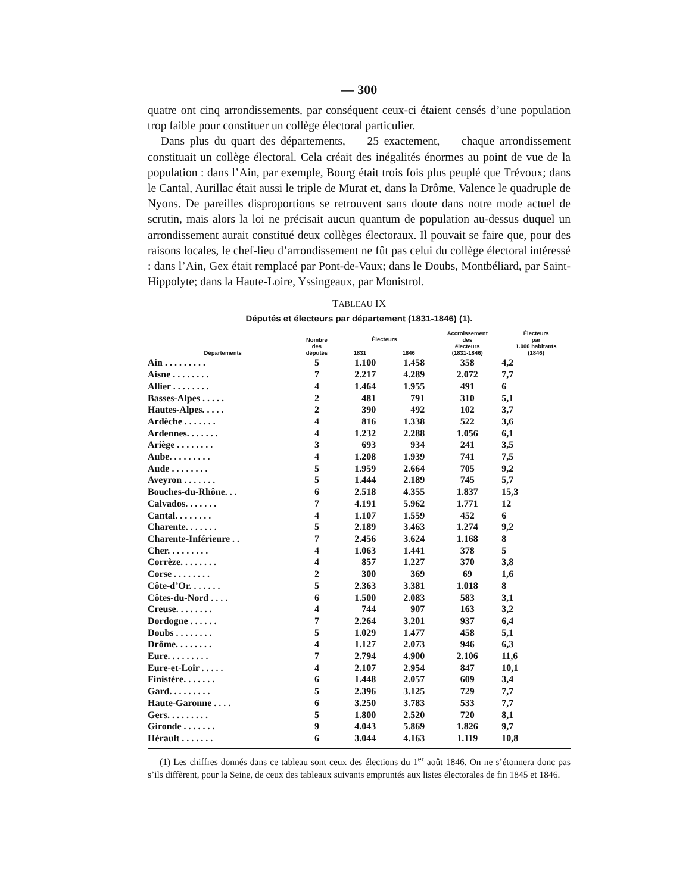— 300
quatre ont cinq arrondissements, par conséquent ceux-ci étaient censés d’une population trop faible pour constituer un collège électoral particulier.
Dans plus du quart des départements, — 25 exactement, — chaque arrondissement constituait un collège électoral. Cela créait des inégalités énormes au point de vue de la population : dans l’Ain, par exemple, Bourg était trois fois plus peuplé que Trévoux; dans le Cantal, Aurillac était aussi le triple de Murat et, dans la Drôme, Valence le quadruple de Nyons. De pareilles disproportions se retrouvent sans doute dans notre mode actuel de scrutin, mais alors la loi ne précisait aucun quantum de population au-dessus duquel un arrondissement aurait constitué deux collèges électoraux. Il pouvait se faire que, pour des raisons locales, le chef-lieu d’arrondissement ne fût pas celui du collège électoral intéressé : dans l’Ain, Gex était remplacé par Pont-de-Vaux; dans le Doubs, Montbéliard, par Saint-Hippolyte; dans la Haute-Loire, Yssingeaux, par Monistrol.
TABLEAU IX
Députés et électeurs par département (1831-1846) (1).
| Départements | Nombre des députés | Électeurs | | Accroissement des électeurs (1831-1846) | Électeurs par 1.000 habitants (1846) |
| --- | --- | --- | --- | --- | --- |
| | | 1831 | 1846 | | |
| Ain . . . . . . . . . | 5 | 1.100 | 1.458 | 358 | 4,2 |
| Aisne . . . . . . . . | 7 | 2.217 | 4.289 | 2.072 | 7,7 |
| Allier . . . . . . . . | 4 | 1.464 | 1.955 | 491 | 6 |
| Basses-Alpes . . . . . | 2 | 481 | 791 | 310 | 5,1 |
| Hautes-Alpes. . . . . | 2 | 390 | 492 | 102 | 3,7 |
| Ardèche . . . . . . . | 4 | 816 | 1.338 | 522 | 3,6 |
| Ardennes. . . . . . . | 4 | 1.232 | 2.288 | 1.056 | 6,1 |
| Ariège . . . . . . . . | 3 | 693 | 934 | 241 | 3,5 |
| Aube. . . . . . . . . | 4 | 1.208 | 1.939 | 741 | 7,5 |
| Aude . . . . . . . . | 5 | 1.959 | 2.664 | 705 | 9,2 |
| Aveyron . . . . . . . | 5 | 1.444 | 2.189 | 745 | 5,7 |
| Bouches-du-Rhône. . . | 6 | 2.518 | 4.355 | 1.837 | 15,3 |
| Calvados. . . . . . . | 7 | 4.191 | 5.962 | 1.771 | 12 |
| Cantal. . . . . . . . | 4 | 1.107 | 1.559 | 452 | 6 |
| Charente. . . . . . . | 5 | 2.189 | 3.463 | 1.274 | 9,2 |
| Charente-Inférieure . . | 7 | 2.456 | 3.624 | 1.168 | 8 |
| Cher. . . . . . . . . | 4 | 1.063 | 1.441 | 378 | 5 |
| Corrèze. . . . . . . . | 4 | 857 | 1.227 | 370 | 3,8 |
| Corse . . . . . . . . | 2 | 300 | 369 | 69 | 1,6 |
| Côte-d’Or. . . . . . . | 5 | 2.363 | 3.381 | 1.018 | 8 |
| Côtes-du-Nord . . . . | 6 | 1.500 | 2.083 | 583 | 3,1 |
| Creuse. . . . . . . . | 4 | 744 | 907 | 163 | 3,2 |
| Dordogne . . . . . . | 7 | 2.264 | 3.201 | 937 | 6,4 |
| Doubs . . . . . . . . | 5 | 1.029 | 1.477 | 458 | 5,1 |
| Drôme. . . . . . . . | 4 | 1.127 | 2.073 | 946 | 6,3 |
| Eure. . . . . . . . . | 7 | 2.794 | 4.900 | 2.106 | 11,6 |
| Eure-et-Loir . . . . . | 4 | 2.107 | 2.954 | 847 | 10,1 |
| Finistère. . . . . . . | 6 | 1.448 | 2.057 | 609 | 3,4 |
| Gard. . . . . . . . . | 5 | 2.396 | 3.125 | 729 | 7,7 |
| Haute-Garonne . . . . | 6 | 3.250 | 3.783 | 533 | 7,7 |
| Gers. . . . . . . . . | 5 | 1.800 | 2.520 | 720 | 8,1 |
| Gironde . . . . . . . | 9 | 4.043 | 5.869 | 1.826 | 9,7 |
| Hérault . . . . . . . | 6 | 3.044 | 4.163 | 1.119 | 10,8 |
(1) Les chiffres donnés dans ce tableau sont ceux des élections du 1<sup>er</sup> août 1846. On ne s’étonnera donc pas s’ils diffèrent, pour la Seine, de ceux des tableaux suivants empruntés aux listes électorales de fin 1845 et 1846.